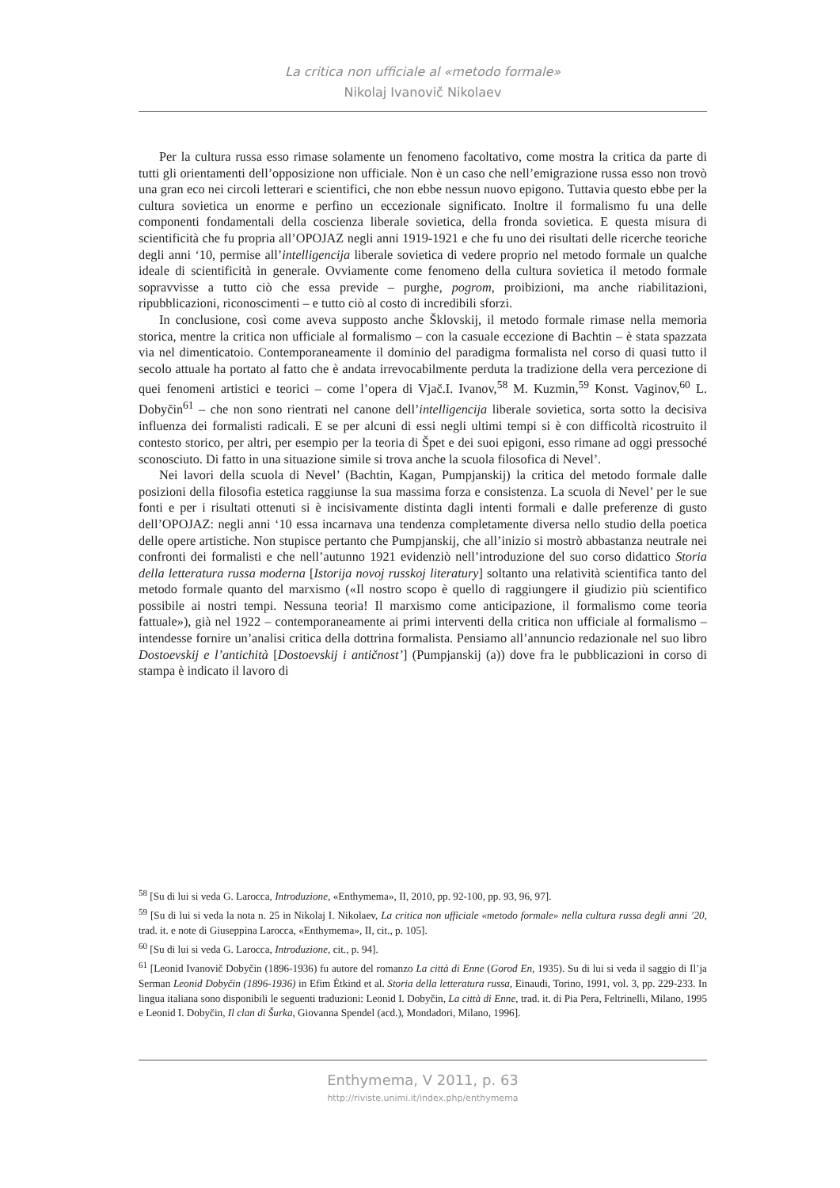La critica non ufficiale al «metodo formale»
Nikolaj Ivanovič Nikolaev
Per la cultura russa esso rimase solamente un fenomeno facoltativo, come mostra la critica da parte di tutti gli orientamenti dell’opposizione non ufficiale. Non è un caso che nell’emigrazione russa esso non trovò una gran eco nei circoli letterari e scientifici, che non ebbe nessun nuovo epigono. Tuttavia questo ebbe per la cultura sovietica un enorme e perfino un eccezionale significato. Inoltre il formalismo fu una delle componenti fondamentali della coscienza liberale sovietica, della fronda sovietica. E questa misura di scientificità che fu propria all’OPOJAZ negli anni 1919-1921 e che fu uno dei risultati delle ricerche teoriche degli anni ‘10, permise all’intelligencija liberale sovietica di vedere proprio nel metodo formale un qualche ideale di scientificità in generale. Ovviamente come fenomeno della cultura sovietica il metodo formale sopravvisse a tutto ciò che essa previde – purghe, pogrom, proibizioni, ma anche riabilitazioni, ripubblicazioni, riconoscimenti – e tutto ciò al costo di incredibili sforzi.
In conclusione, così come aveva supposto anche Šklovskij, il metodo formale rimase nella memoria storica, mentre la critica non ufficiale al formalismo – con la casuale eccezione di Bachtin – è stata spazzata via nel dimenticatoio. Contemporaneamente il dominio del paradigma formalista nel corso di quasi tutto il secolo attuale ha portato al fatto che è andata irrevocabilmente perduta la tradizione della vera percezione di quei fenomeni artistici e teorici – come l’opera di Vjač.I. Ivanov,<sup>58</sup> M. Kuzmin,<sup>59</sup> Konst. Vaginov,<sup>60</sup> L. Dobyčin<sup>61</sup> – che non sono rientrati nel canone dell’intelligencija liberale sovietica, sorta sotto la decisiva influenza dei formalisti radicali. E se per alcuni di essi negli ultimi tempi si è con difficoltà ricostruito il contesto storico, per altri, per esempio per la teoria di Špet e dei suoi epigoni, esso rimane ad oggi pressoché sconosciuto. Di fatto in una situazione simile si trova anche la scuola filosofica di Nevel’.
Nei lavori della scuola di Nevel’ (Bachtin, Kagan, Pumpjanskij) la critica del metodo formale dalle posizioni della filosofia estetica raggiunse la sua massima forza e consistenza. La scuola di Nevel’ per le sue fonti e per i risultati ottenuti si è incisivamente distinta dagli intenti formali e dalle preferenze di gusto dell’OPOJAZ: negli anni ‘10 essa incarnava una tendenza completamente diversa nello studio della poetica delle opere artistiche. Non stupisce pertanto che Pumpjanskij, che all’inizio si mostrò abbastanza neutrale nei confronti dei formalisti e che nell’autunno 1921 evidenziò nell’introduzione del suo corso didattico Storia della letteratura russa moderna [Istorija novoj russkoj literatury] soltanto una relatività scientifica tanto del metodo formale quanto del marxismo («Il nostro scopo è quello di raggiungere il giudizio più scientifico possibile ai nostri tempi. Nessuna teoria! Il marxismo come anticipazione, il formalismo come teoria fattuale»), già nel 1922 – contemporaneamente ai primi interventi della critica non ufficiale al formalismo – intendesse fornire un’analisi critica della dottrina formalista. Pensiamo all’annuncio redazionale nel suo libro Dostoevskij e l’antichità [Dostoevskij i antičnost’] (Pumpjanskij (a)) dove fra le pubblicazioni in corso di stampa è indicato il lavoro di
<sup>58</sup> [Su di lui si veda G. Larocca, Introduzione, «Enthymema», II, 2010, pp. 92-100, pp. 93, 96, 97].
<sup>59</sup> [Su di lui si veda la nota n. 25 in Nikolaj I. Nikolaev, La critica non ufficiale «metodo formale» nella cultura russa degli anni ’20, trad. it. e note di Giuseppina Larocca, «Enthymema», II, cit., p. 105].
<sup>60</sup> [Su di lui si veda G. Larocca, Introduzione, cit., p. 94].
<sup>61</sup> [Leonid Ivanovič Dobyčin (1896-1936) fu autore del romanzo La città di Enne (Gorod En, 1935). Su di lui si veda il saggio di Il’ja Serman Leonid Dobyčin (1896-1936) in Efim Ėtkind et al. Storia della letteratura russa, Einaudi, Torino, 1991, vol. 3, pp. 229-233. In lingua italiana sono disponibili le seguenti traduzioni: Leonid I. Dobyčin, La città di Enne, trad. it. di Pia Pera, Feltrinelli, Milano, 1995 e Leonid I. Dobyčin, Il clan di Šurka, Giovanna Spendel (acd.), Mondadori, Milano, 1996].
Enthymema, V 2011, p. 63
http://riviste.unimi.it/index.php/enthymema